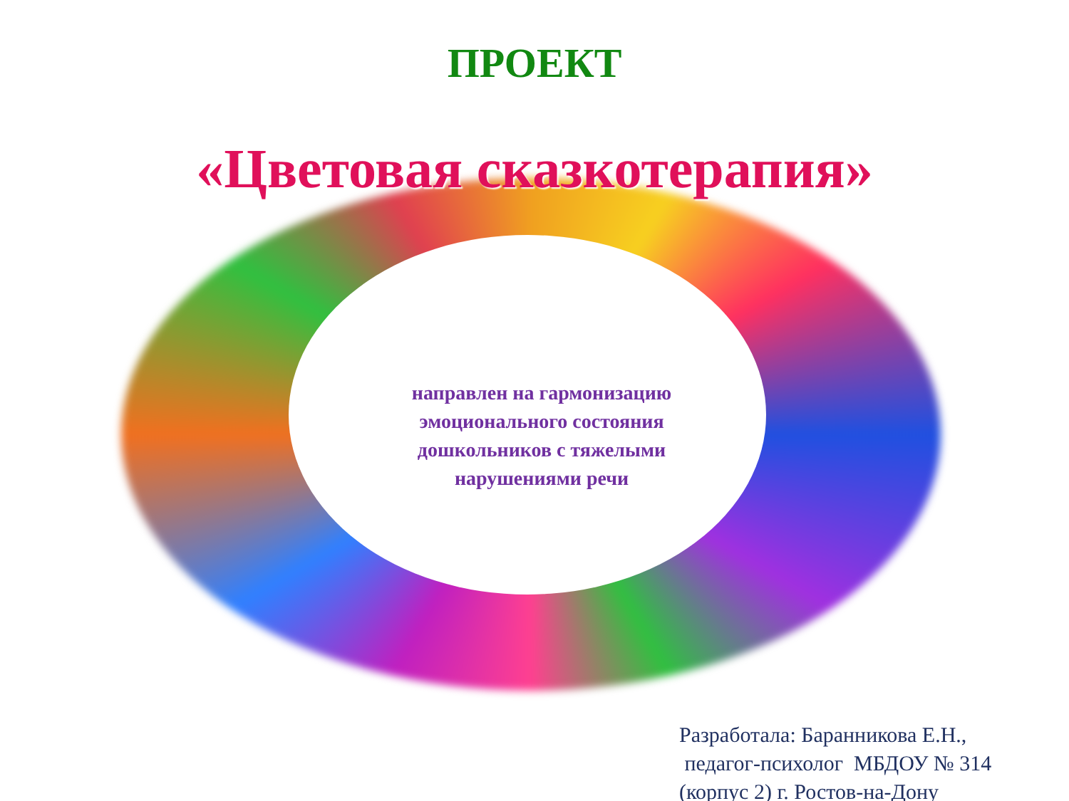ПРОЕКТ
«Цветовая сказкотерапия»
направлен на гармонизацию эмоционального состояния дошкольников с тяжелыми нарушениями речи
Разработала: Баранникова Е.Н.,
педагог-психолог МБДОУ № 314
(корпус 2) г. Ростов-на-Дону